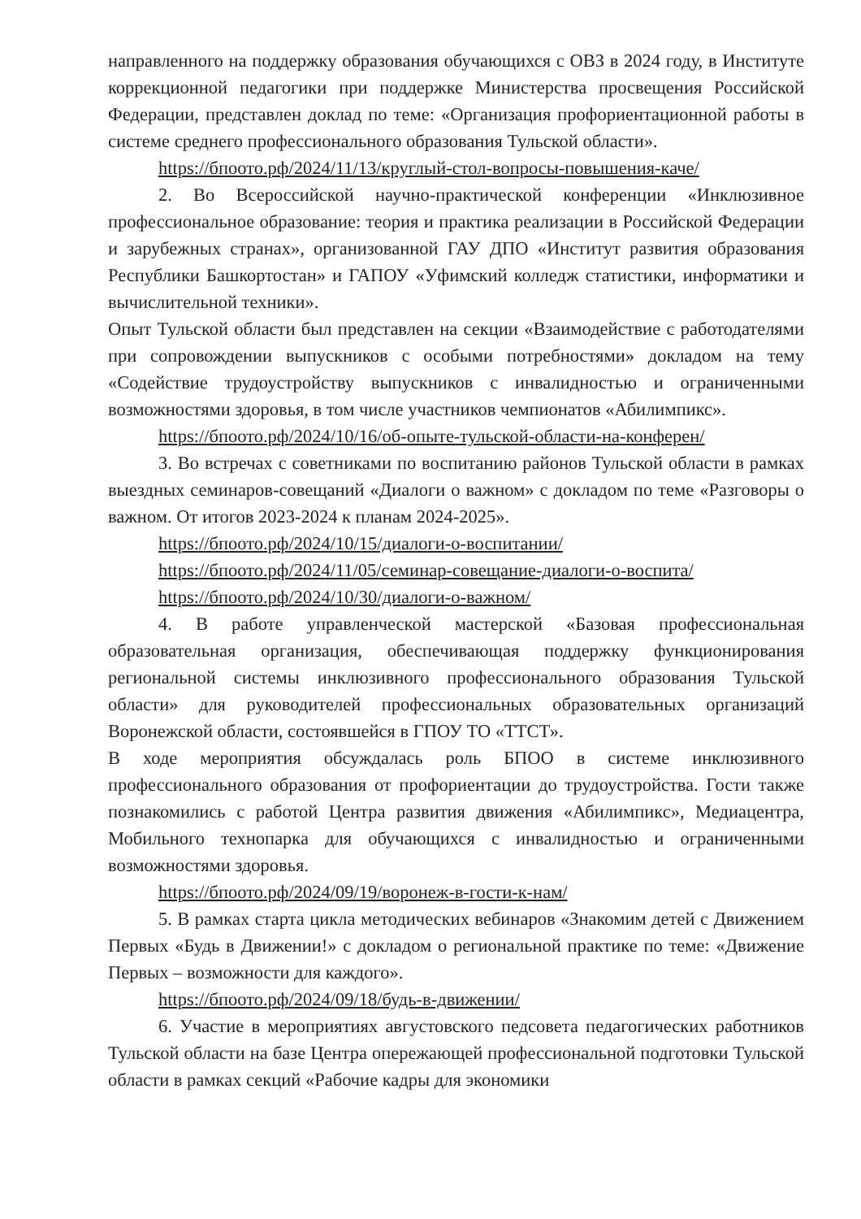направленного на поддержку образования обучающихся с ОВЗ в 2024 году, в Институте коррекционной педагогики при поддержке Министерства просвещения Российской Федерации, представлен доклад по теме: «Организация профориентационной работы в системе среднего профессионального образования Тульской области».
https://бпоото.рф/2024/11/13/круглый-стол-вопросы-повышения-каче/
2. Во Всероссийской научно-практической конференции «Инклюзивное профессиональное образование: теория и практика реализации в Российской Федерации и зарубежных странах», организованной ГАУ ДПО «Институт развития образования Республики Башкортостан» и ГАПОУ «Уфимский колледж статистики, информатики и вычислительной техники».
Опыт Тульской области был представлен на секции «Взаимодействие с работодателями при сопровождении выпускников с особыми потребностями» докладом на тему «Содействие трудоустройству выпускников с инвалидностью и ограниченными возможностями здоровья, в том числе участников чемпионатов «Абилимпикс».
https://бпоото.рф/2024/10/16/об-опыте-тульской-области-на-конферен/
3. Во встречах с советниками по воспитанию районов Тульской области в рамках выездных семинаров-совещаний «Диалоги о важном» с докладом по теме «Разговоры о важном. От итогов 2023-2024 к планам 2024-2025».
https://бпоото.рф/2024/10/15/диалоги-о-воспитании/
https://бпоото.рф/2024/11/05/семинар-совещание-диалоги-о-воспита/
https://бпоото.рф/2024/10/30/диалоги-о-важном/
4. В работе управленческой мастерской «Базовая профессиональная образовательная организация, обеспечивающая поддержку функционирования региональной системы инклюзивного профессионального образования Тульской области» для руководителей профессиональных образовательных организаций Воронежской области, состоявшейся в ГПОУ ТО «ТТСТ».
В ходе мероприятия обсуждалась роль БПОО в системе инклюзивного профессионального образования от профориентации до трудоустройства. Гости также познакомились с работой Центра развития движения «Абилимпикс», Медиацентра, Мобильного технопарка для обучающихся с инвалидностью и ограниченными возможностями здоровья.
https://бпоото.рф/2024/09/19/воронеж-в-гости-к-нам/
5. В рамках старта цикла методических вебинаров «Знакомим детей с Движением Первых «Будь в Движении!» с докладом о региональной практике по теме: «Движение Первых – возможности для каждого».
https://бпоото.рф/2024/09/18/будь-в-движении/
6. Участие в мероприятиях августовского педсовета педагогических работников Тульской области на базе Центра опережающей профессиональной подготовки Тульской области в рамках секций «Рабочие кадры для экономики